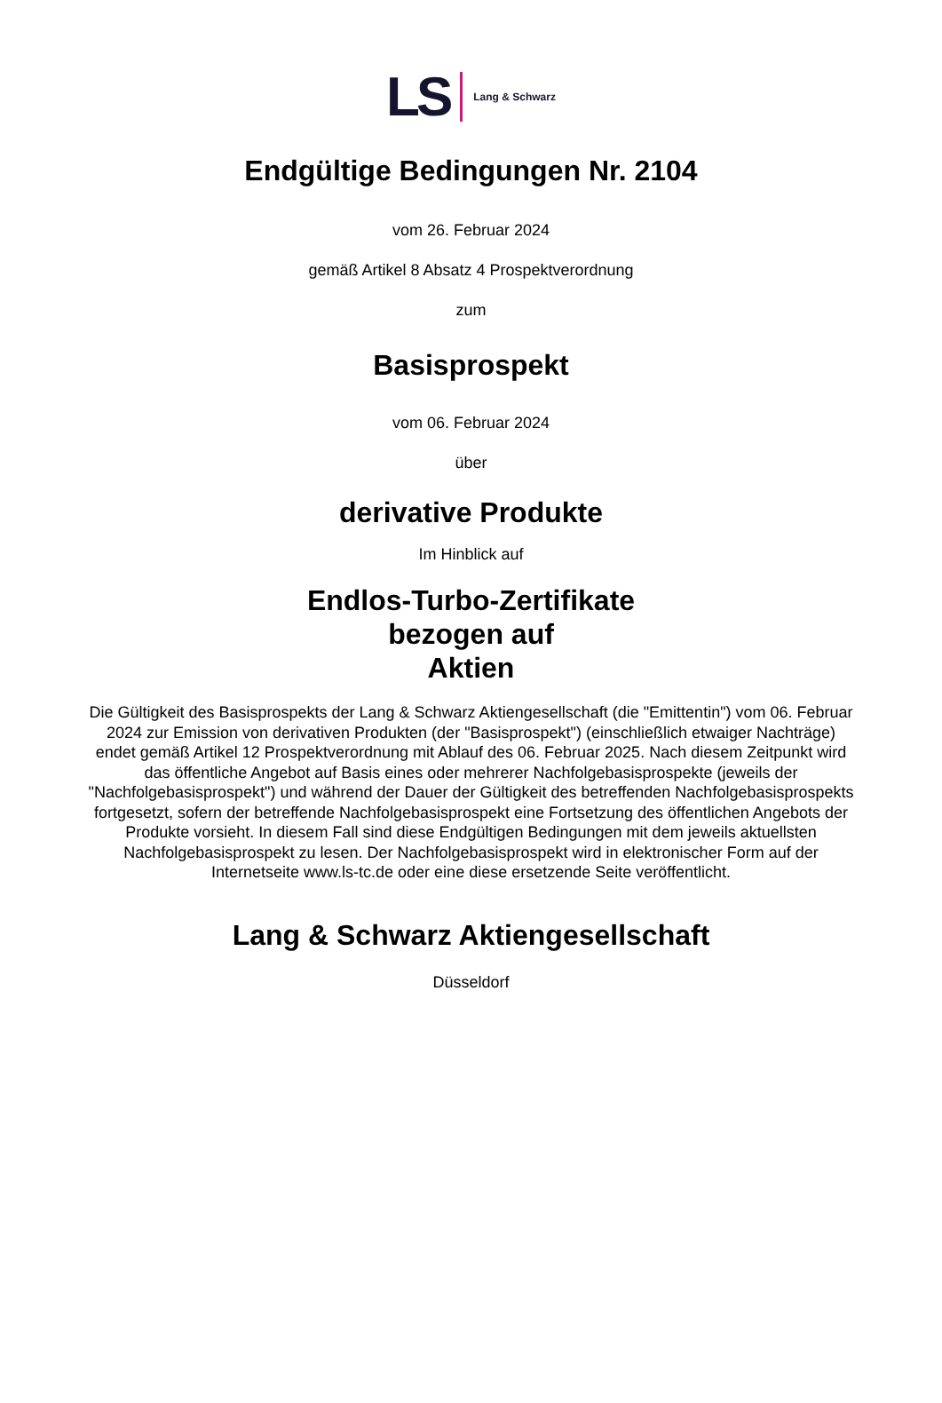LS Lang & Schwarz
Endgültige Bedingungen Nr. 2104
vom 26. Februar 2024
gemäß Artikel 8 Absatz 4 Prospektverordnung
zum
Basisprospekt
vom 06. Februar 2024
über
derivative Produkte
Im Hinblick auf
Endlos-Turbo-Zertifikate
bezogen auf
Aktien
Die Gültigkeit des Basisprospekts der Lang & Schwarz Aktiengesellschaft (die "Emittentin") vom 06. Februar 2024 zur Emission von derivativen Produkten (der "Basisprospekt") (einschließlich etwaiger Nachträge) endet gemäß Artikel 12 Prospektverordnung mit Ablauf des 06. Februar 2025. Nach diesem Zeitpunkt wird das öffentliche Angebot auf Basis eines oder mehrerer Nachfolgebasisprospekte (jeweils der "Nachfolgebasisprospekt") und während der Dauer der Gültigkeit des betreffenden Nachfolgebasisprospekts fortgesetzt, sofern der betreffende Nachfolgebasisprospekt eine Fortsetzung des öffentlichen Angebots der Produkte vorsieht. In diesem Fall sind diese Endgültigen Bedingungen mit dem jeweils aktuellsten Nachfolgebasisprospekt zu lesen. Der Nachfolgebasisprospekt wird in elektronischer Form auf der Internetseite www.ls-tc.de oder eine diese ersetzende Seite veröffentlicht.
Lang & Schwarz Aktiengesellschaft
Düsseldorf